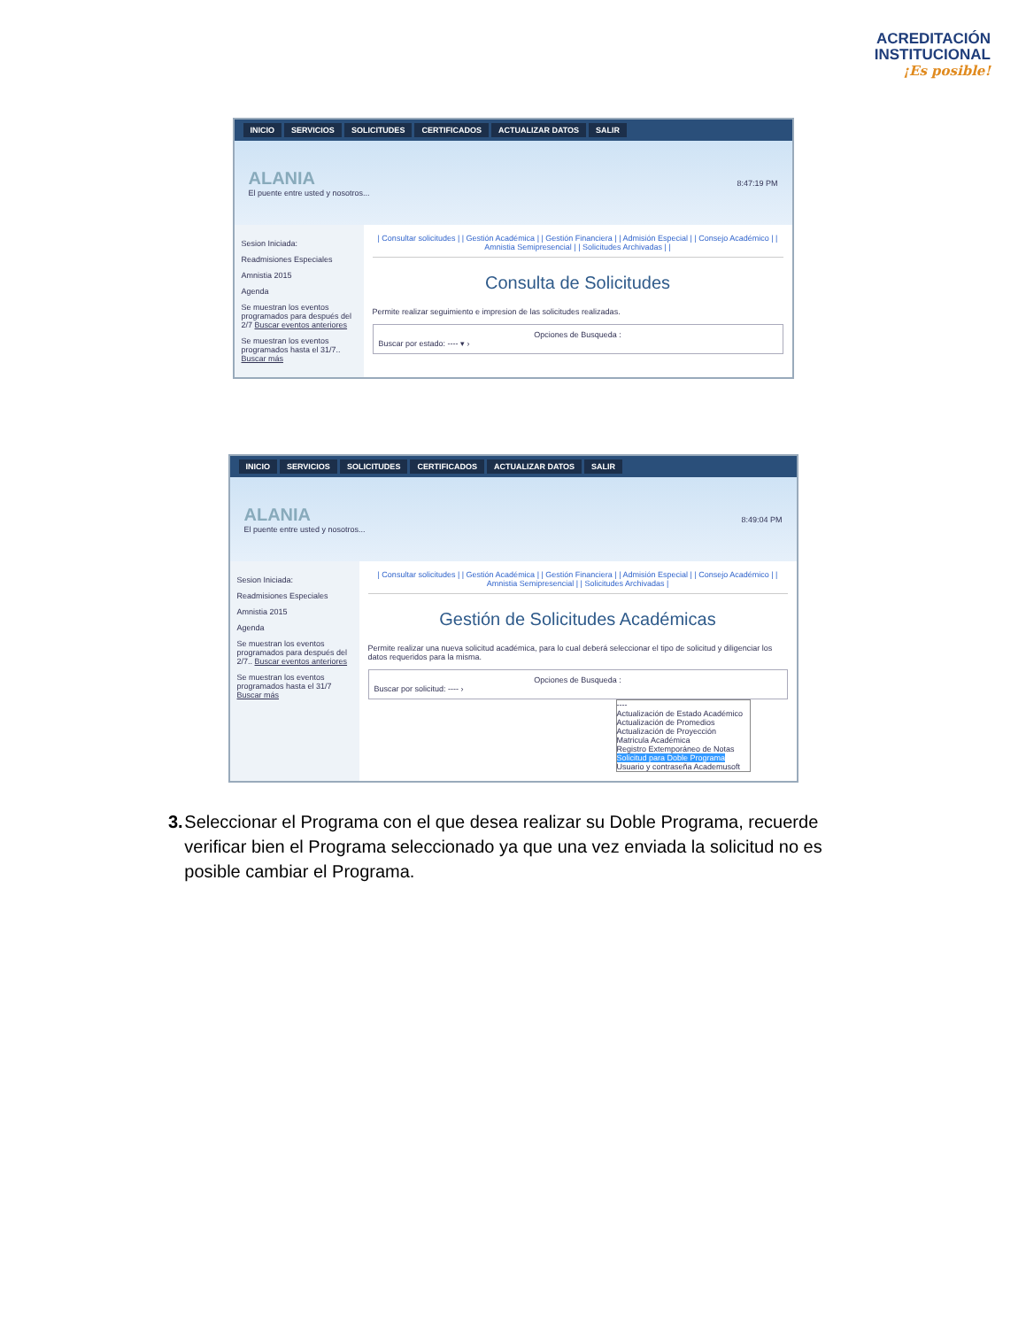ACREDITACIÓN
INSTITUCIONAL
¡Es posible!
INICIO SERVICIOS SOLICITUDES CERTIFICADOS ACTUALIZAR DATOS SALIR
ALANIA
El puente entre usted y nosotros...
8:47:19 PM
Sesion Iniciada:
Readmisiones Especiales
Amnistia 2015
Agenda
Se muestran los eventos programados para después del 2/7 Buscar eventos anteriores
Se muestran los eventos programados hasta el 31/7.. Buscar más
| Consultar solicitudes | | Gestión Académica | | Gestión Financiera | | Admisión Especial | | Consejo Académico | | Amnistia Semipresencial | | Solicitudes Archivadas | |
Consulta de Solicitudes
Permite realizar seguimiento e impresion de las solicitudes realizadas.
Opciones de Busqueda :Buscar por estado: ---- ▾ ›
INICIO SERVICIOS SOLICITUDES CERTIFICADOS ACTUALIZAR DATOS SALIR
ALANIA
El puente entre usted y nosotros...
8:49:04 PM
Sesion Iniciada:
Readmisiones Especiales
Amnistia 2015
Agenda
Se muestran los eventos programados para después del 2/7.. Buscar eventos anteriores
Se muestran los eventos programados hasta el 31/7 Buscar más
| Consultar solicitudes | | Gestión Académica | | Gestión Financiera | | Admisión Especial | | Consejo Académico | | Amnistia Semipresencial | | Solicitudes Archivadas |
Gestión de Solicitudes Académicas
Permite realizar una nueva solicitud académica, para lo cual deberá seleccionar el tipo de solicitud y diligenciar los datos requeridos para la misma.
Opciones de Busqueda :Buscar por solicitud: ---- ›
----
Actualización de Estado Académico
Actualización de Promedios
Actualización de Proyección
Matricula Académica
Registro Extemporáneo de Notas
Solicitud para Doble Programa
Usuario y contraseña Academusoft
3. Seleccionar el Programa con el que desea realizar su Doble Programa, recuerde verificar bien el Programa seleccionado ya que una vez enviada la solicitud no es posible cambiar el Programa.